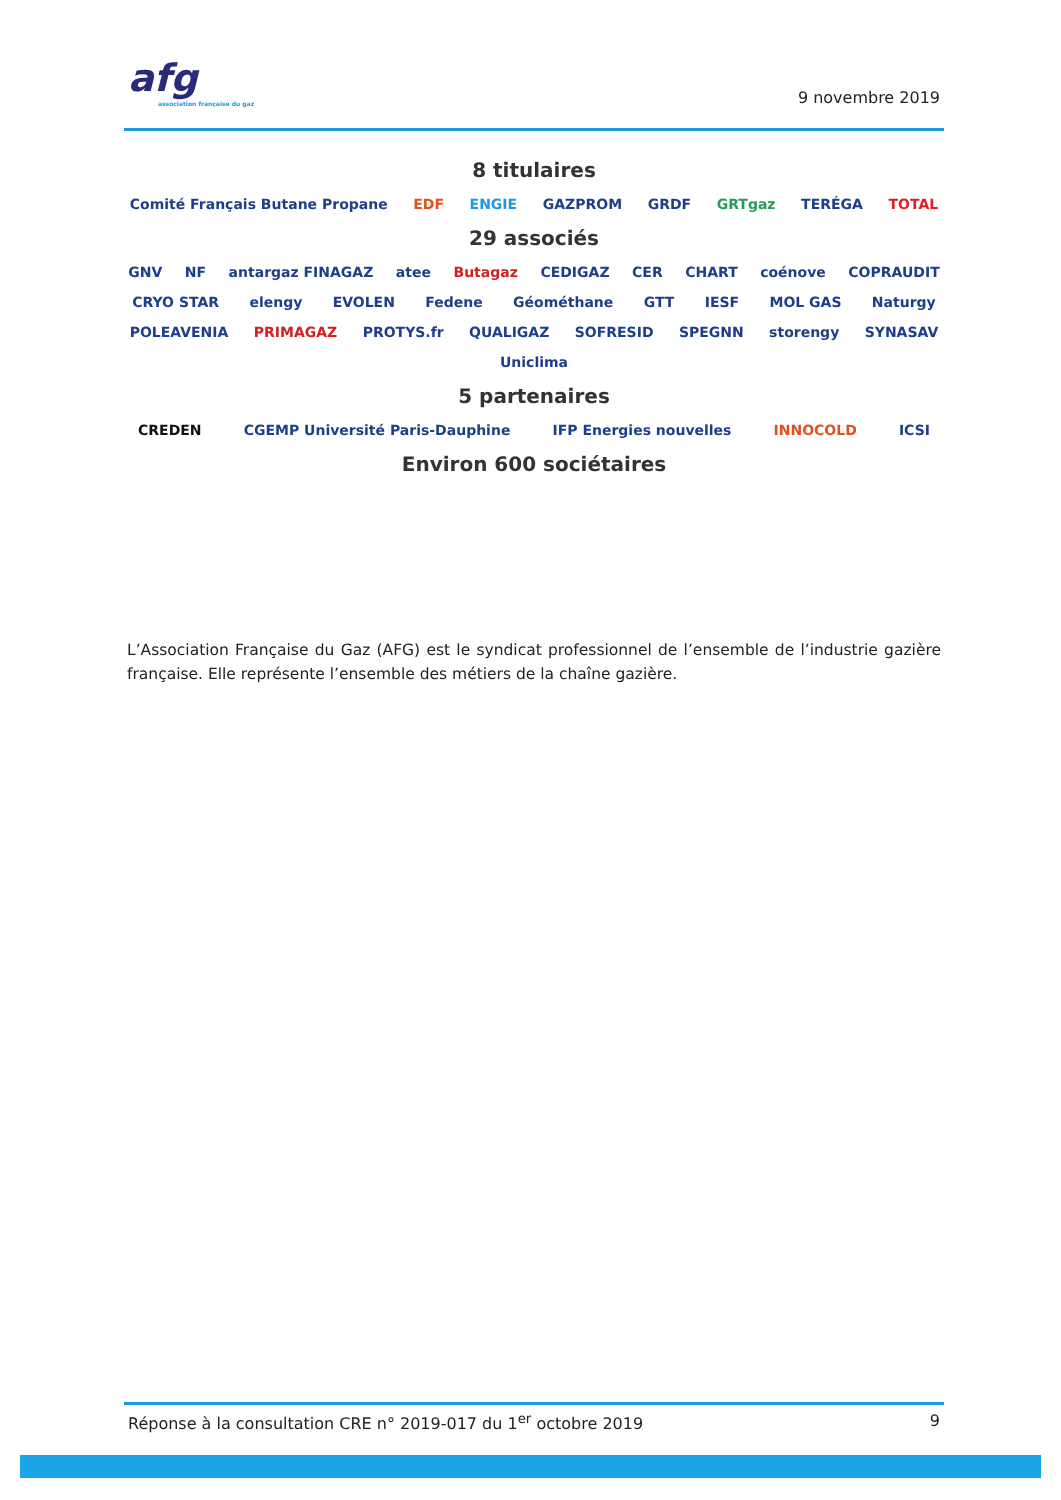afg
association française du gaz
9 novembre 2019
8 titulaires
Comité Français Butane Propane EDF ENGIE GAZPROM GRDF GRTgaz TERÉGA TOTAL
29 associés
GNV NF antargaz FINAGAZ atee Butagaz CEDIGAZ CER CHART coénove COPRAUDIT CRYO STAR elengy EVOLEN Fedene Géométhane GTT IESF MOL GAS Naturgy POLEAVENIA PRIMAGAZ PROTYS.fr QUALIGAZ SOFRESID SPEGNN storengy SYNASAV Uniclima
5 partenaires
CREDEN CGEMP Université Paris-Dauphine IFP Energies nouvelles INNOCOLD ICSI
Environ 600 sociétaires
L’Association Française du Gaz (AFG) est le syndicat professionnel de l’ensemble de l’industrie gazière française. Elle représente l’ensemble des métiers de la chaîne gazière.
Réponse à la consultation CRE n° 2019-017 du 1<sup>er</sup> octobre 2019 9